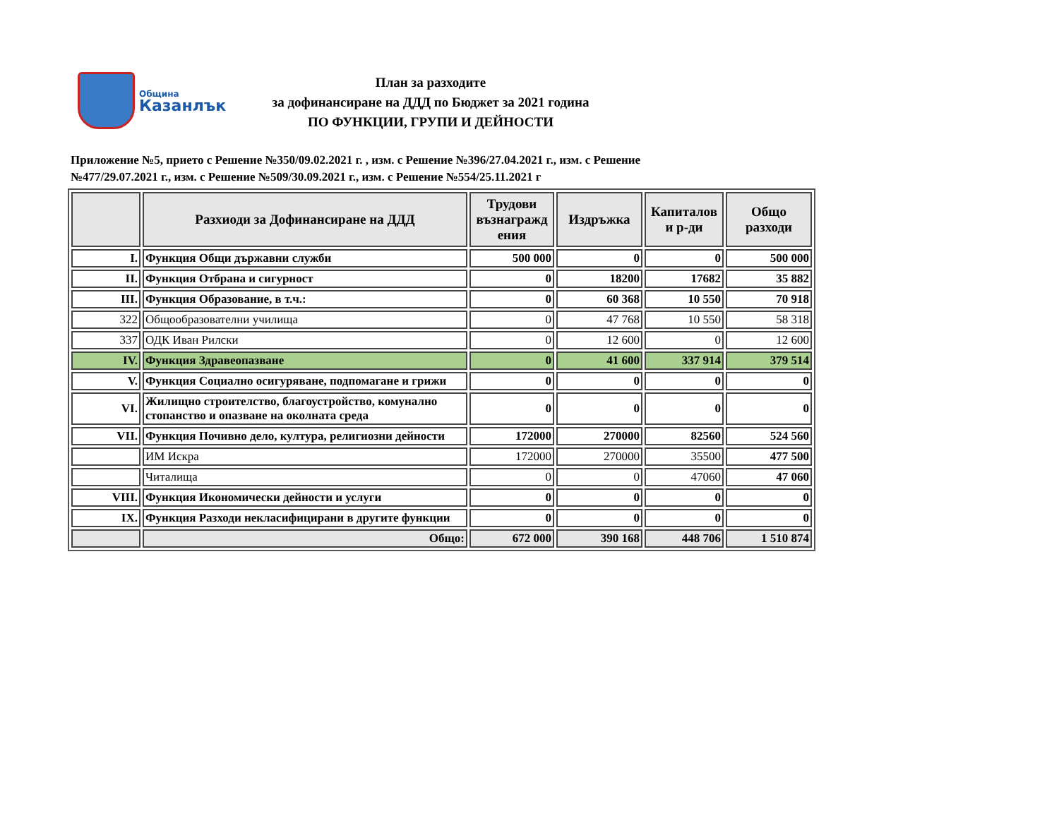Община
Казанлък
План за разходите
за дофинансиране на ДДД по Бюджет за 2021 година
ПО ФУНКЦИИ, ГРУПИ И ДЕЙНОСТИ
Приложение №5, прието с Решение №350/09.02.2021 г. , изм. с Решение №396/27.04.2021 г., изм. с Решение №477/29.07.2021 г., изм. с Решение №509/30.09.2021 г., изм. с Решение №554/25.11.2021 г
| | Разхиоди за Дофинансиране на ДДД | Трудови възнагражд ения | Издръжка | Капиталов и р-ди | Общо разходи |
| --- | --- | --- | --- | --- | --- |
| I. | Функция Общи държавни служби | 500 000 | 0 | 0 | 500 000 |
| II. | Функция Отбрана и сигурност | 0 | 18200 | 17682 | 35 882 |
| III. | Функция Образование, в т.ч.: | 0 | 60 368 | 10 550 | 70 918 |
| 322 | Общообразователни училища | 0 | 47 768 | 10 550 | 58 318 |
| 337 | ОДК Иван Рилски | 0 | 12 600 | 0 | 12 600 |
| IV. | Функция Здравеопазване | 0 | 41 600 | 337 914 | 379 514 |
| V. | Функция Социално осигуряване, подпомагане и грижи | 0 | 0 | 0 | 0 |
| VI. | Жилищно строителство, благоустройство, комунално стопанство и опазване на околната среда | 0 | 0 | 0 | 0 |
| VII. | Функция Почивно дело, култура, религиозни дейности | 172000 | 270000 | 82560 | 524 560 |
| | ИМ Искра | 172000 | 270000 | 35500 | 477 500 |
| | Читалища | 0 | 0 | 47060 | 47 060 |
| VIII. | Функция Икономически дейности и услуги | 0 | 0 | 0 | 0 |
| IX. | Функция Разходи некласифицирани в другите функции | 0 | 0 | 0 | 0 |
| | Общо: | 672 000 | 390 168 | 448 706 | 1 510 874 |